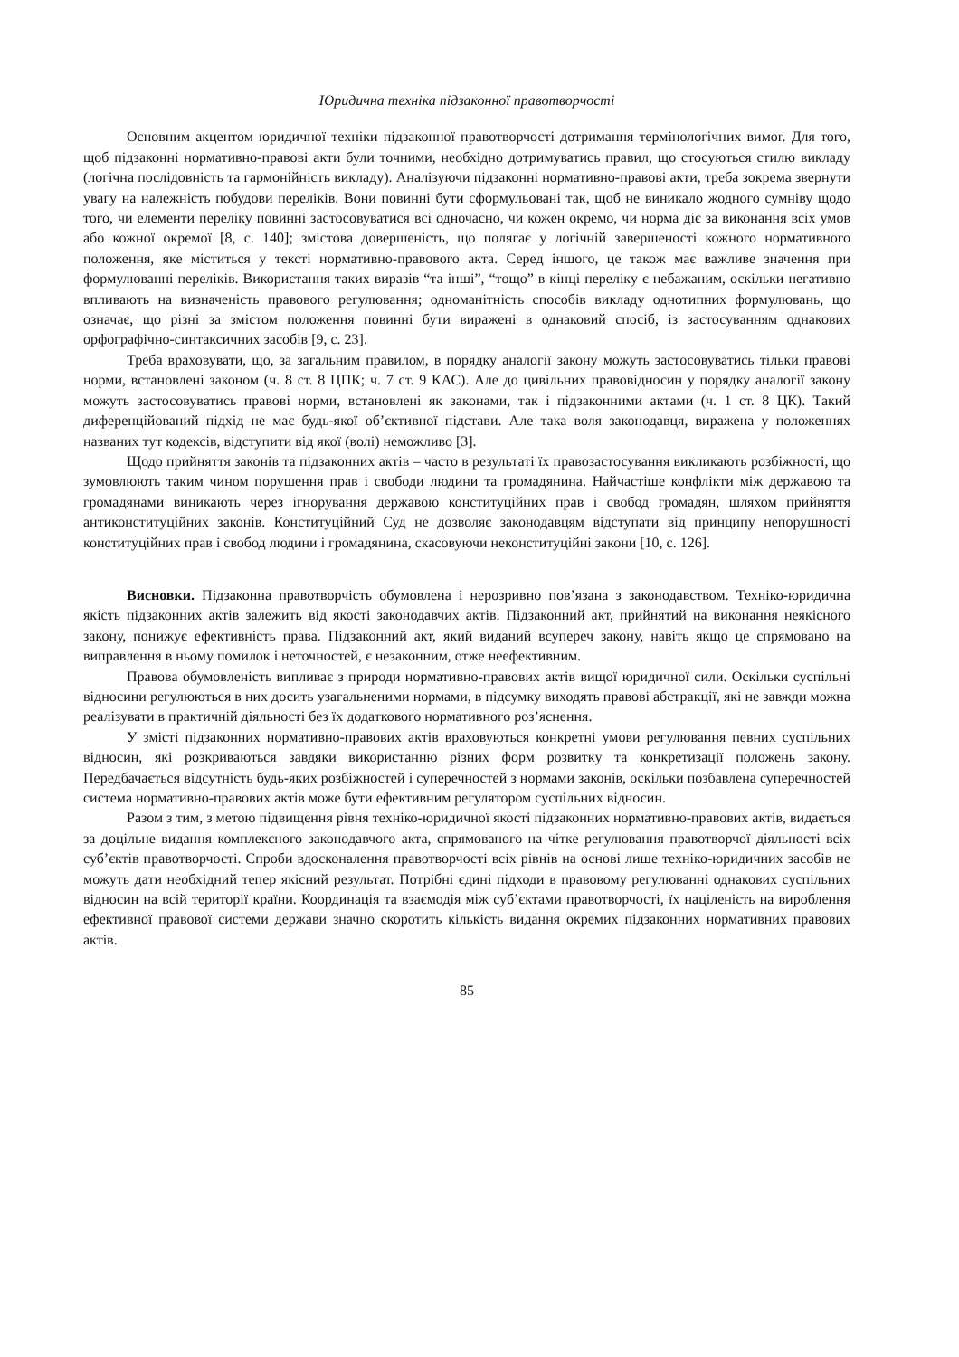Юридична техніка підзаконної правотворчості
Основним акцентом юридичної техніки підзаконної правотворчості дотримання термінологічних вимог. Для того, щоб підзаконні нормативно-правові акти були точними, необхідно дотримуватись правил, що стосуються стилю викладу (логічна послідовність та гармонійність викладу). Аналізуючи підзаконні нормативно-правові акти, треба зокрема звернути увагу на належність побудови переліків. Вони повинні бути сформульовані так, щоб не виникало жодного сумніву щодо того, чи елементи переліку повинні застосовуватися всі одночасно, чи кожен окремо, чи норма діє за виконання всіх умов або кожної окремої [8, с. 140]; змістова довершеність, що полягає у логічній завершеності кожного нормативного положення, яке міститься у тексті нормативно-правового акта. Серед іншого, це також має важливе значення при формулюванні переліків. Використання таких виразів “та інші”, “тощо” в кінці переліку є небажаним, оскільки негативно впливають на визначеність правового регулювання; одноманітність способів викладу однотипних формулювань, що означає, що різні за змістом положення повинні бути виражені в однаковий спосіб, із застосуванням однакових орфографічно-синтаксичних засобів [9, с. 23].
Треба враховувати, що, за загальним правилом, в порядку аналогії закону можуть застосовуватись тільки правові норми, встановлені законом (ч. 8 ст. 8 ЦПК; ч. 7 ст. 9 КАС). Але до цивільних правовідносин у порядку аналогії закону можуть застосовуватись правові норми, встановлені як законами, так і підзаконними актами (ч. 1 ст. 8 ЦК). Такий диференційований підхід не має будь-якої об’єктивної підстави. Але така воля законодавця, виражена у положеннях названих тут кодексів, відступити від якої (волі) неможливо [3].
Щодо прийняття законів та підзаконних актів – часто в результаті їх правозастосування викликають розбіжності, що зумовлюють таким чином порушення прав і свободи людини та громадянина. Найчастіше конфлікти між державою та громадянами виникають через ігнорування державою конституційних прав і свобод громадян, шляхом прийняття антиконституційних законів. Конституційний Суд не дозволяє законодавцям відступати від принципу непорушності конституційних прав і свобод людини і громадянина, скасовуючи неконституційні закони [10, с. 126].
Висновки. Підзаконна правотворчість обумовлена і нерозривно пов’язана з законодавством. Техніко-юридична якість підзаконних актів залежить від якості законодавчих актів. Підзаконний акт, прийнятий на виконання неякісного закону, понижує ефективність права. Підзаконний акт, який виданий всупереч закону, навіть якщо це спрямовано на виправлення в ньому помилок і неточностей, є незаконним, отже неефективним.
Правова обумовленість випливає з природи нормативно-правових актів вищої юридичної сили. Оскільки суспільні відносини регулюються в них досить узагальненими нормами, в підсумку виходять правові абстракції, які не завжди можна реалізувати в практичній діяльності без їх додаткового нормативного роз’яснення.
У змісті підзаконних нормативно-правових актів враховуються конкретні умови регулювання певних суспільних відносин, які розкриваються завдяки використанню різних форм розвитку та конкретизації положень закону. Передбачається відсутність будь-яких розбіжностей і суперечностей з нормами законів, оскільки позбавлена суперечностей система нормативно-правових актів може бути ефективним регулятором суспільних відносин.
Разом з тим, з метою підвищення рівня техніко-юридичної якості підзаконних нормативно-правових актів, видається за доцільне видання комплексного законодавчого акта, спрямованого на чітке регулювання правотворчої діяльності всіх суб’єктів правотворчості. Спроби вдосконалення правотворчості всіх рівнів на основі лише техніко-юридичних засобів не можуть дати необхідний тепер якісний результат. Потрібні єдині підходи в правовому регулюванні однакових суспільних відносин на всій території країни. Координація та взаємодія між суб’єктами правотворчості, їх націленість на вироблення ефективної правової системи держави значно скоротить кількість видання окремих підзаконних нормативних правових актів.
85